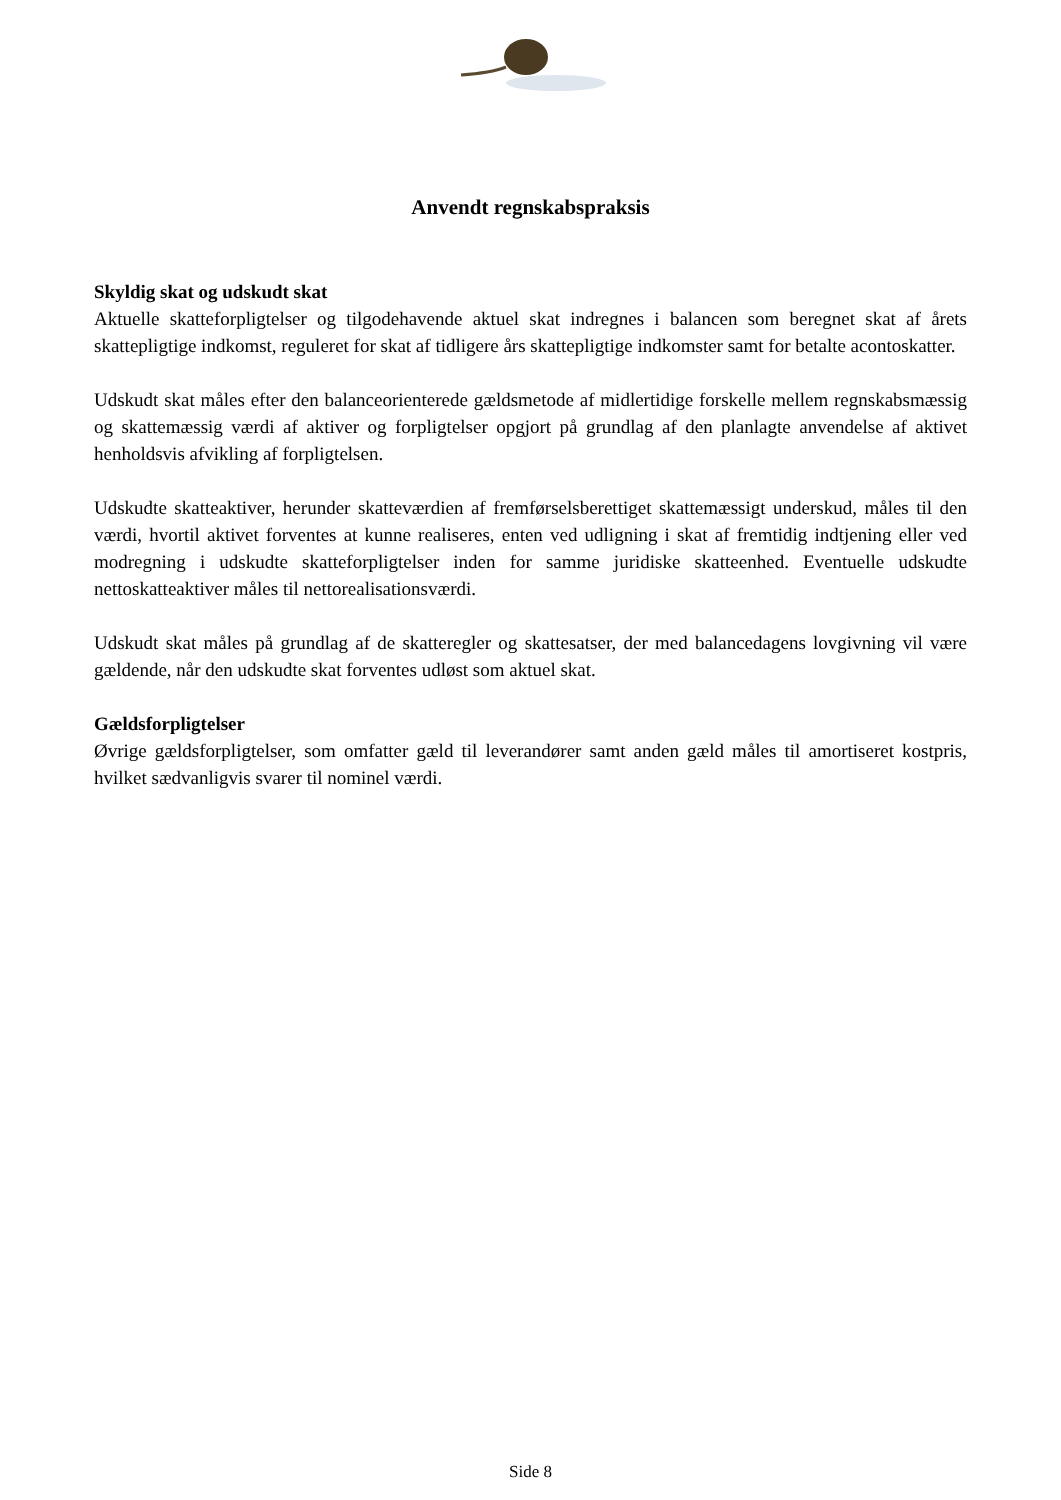Anvendt regnskabspraksis
Skyldig skat og udskudt skat
Aktuelle skatteforpligtelser og tilgodehavende aktuel skat indregnes i balancen som beregnet skat af årets skattepligtige indkomst, reguleret for skat af tidligere års skattepligtige indkomster samt for betalte acontoskatter.
Udskudt skat måles efter den balanceorienterede gældsmetode af midlertidige forskelle mellem regnskabsmæssig og skattemæssig værdi af aktiver og forpligtelser opgjort på grundlag af den planlagte anvendelse af aktivet henholdsvis afvikling af forpligtelsen.
Udskudte skatteaktiver, herunder skatteværdien af fremførselsberettiget skattemæssigt underskud, måles til den værdi, hvortil aktivet forventes at kunne realiseres, enten ved udligning i skat af fremtidig indtjening eller ved modregning i udskudte skatteforpligtelser inden for samme juridiske skatteenhed. Eventuelle udskudte nettoskatteaktiver måles til nettorealisationsværdi.
Udskudt skat måles på grundlag af de skatteregler og skattesatser, der med balancedagens lovgivning vil være gældende, når den udskudte skat forventes udløst som aktuel skat.
Gældsforpligtelser
Øvrige gældsforpligtelser, som omfatter gæld til leverandører samt anden gæld måles til amortiseret kostpris, hvilket sædvanligvis svarer til nominel værdi.
Side 8